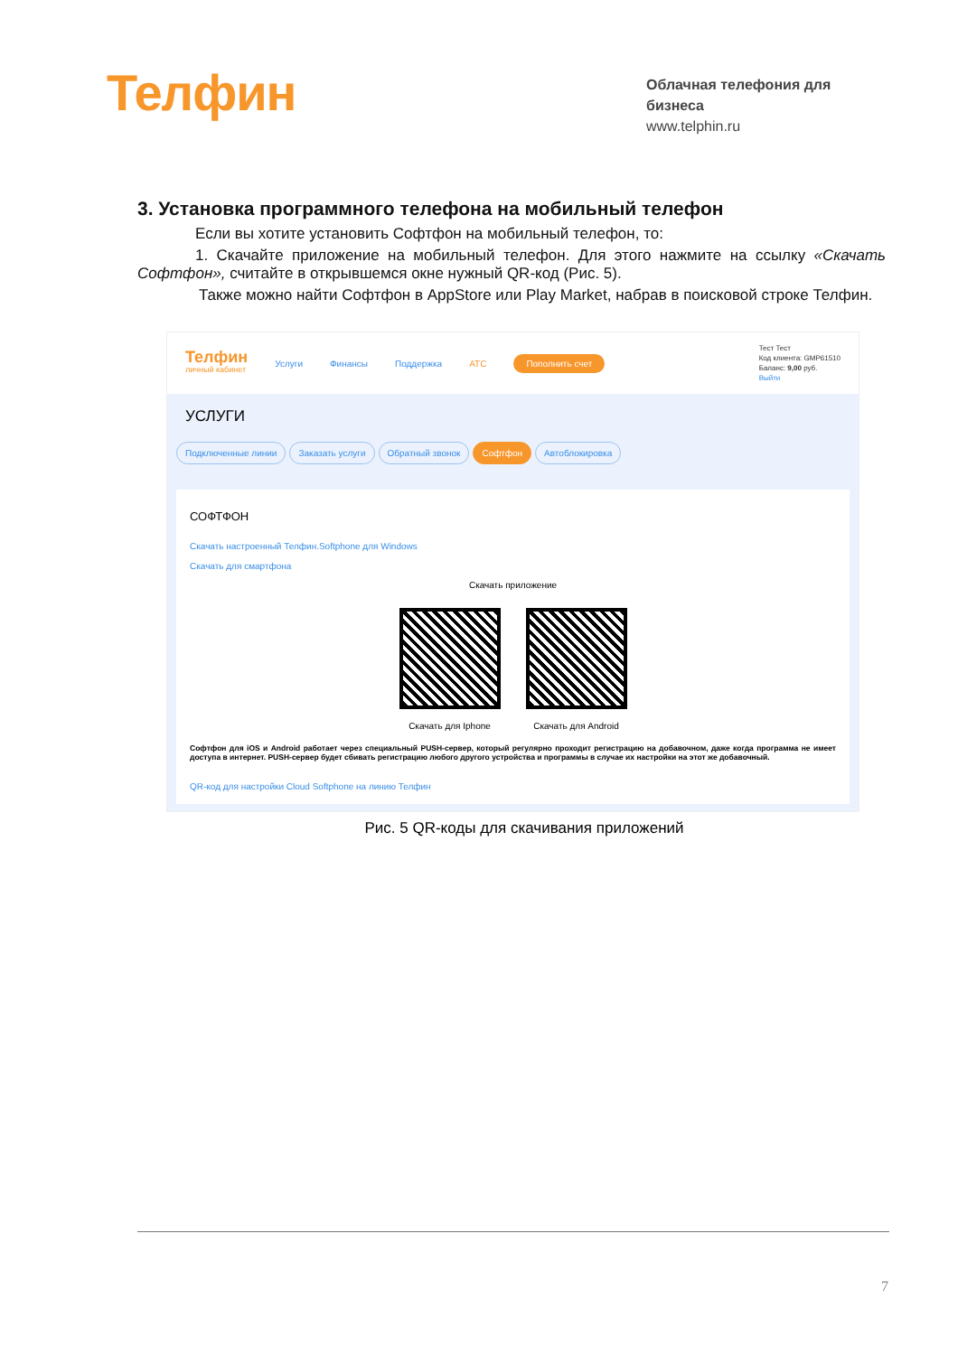Телфин
Облачная телефония для бизнеса
www.telphin.ru
3. Установка программного телефона на мобильный телефон
Если вы хотите установить Софтфон на мобильный телефон, то:
1. Скачайте приложение на мобильный телефон. Для этого нажмите на ссылку «Скачать Софтфон», считайте в открывшемся окне нужный QR-код (Рис. 5).
Также можно найти Софтфон в AppStore или Play Market, набрав в поисковой строке Телфин.
Телфин
личный кабинет
Услуги Финансы Поддержка АТС Пополнить счет
Тест Тест
Код клиента: GMP61510
Баланс: 9,00 руб.
Выйти
УСЛУГИ
Подключенные линии Заказать услуги Обратный звонок Софтфон Автоблокировка
СОФТФОН
Скачать настроенный Телфин.Softphone для Windows
Скачать для смартфона
Скачать приложение
Скачать для Iphone
Скачать для Android
Софтфон для iOS и Android работает через специальный PUSH-сервер, который регулярно проходит регистрацию на добавочном, даже когда программа не имеет доступа в интернет. PUSH-сервер будет сбивать регистрацию любого другого устройства и программы в случае их настройки на этот же добавочный.
QR-код для настройки Cloud Softphone на линию Телфин
Рис. 5 QR-коды для скачивания приложений
7